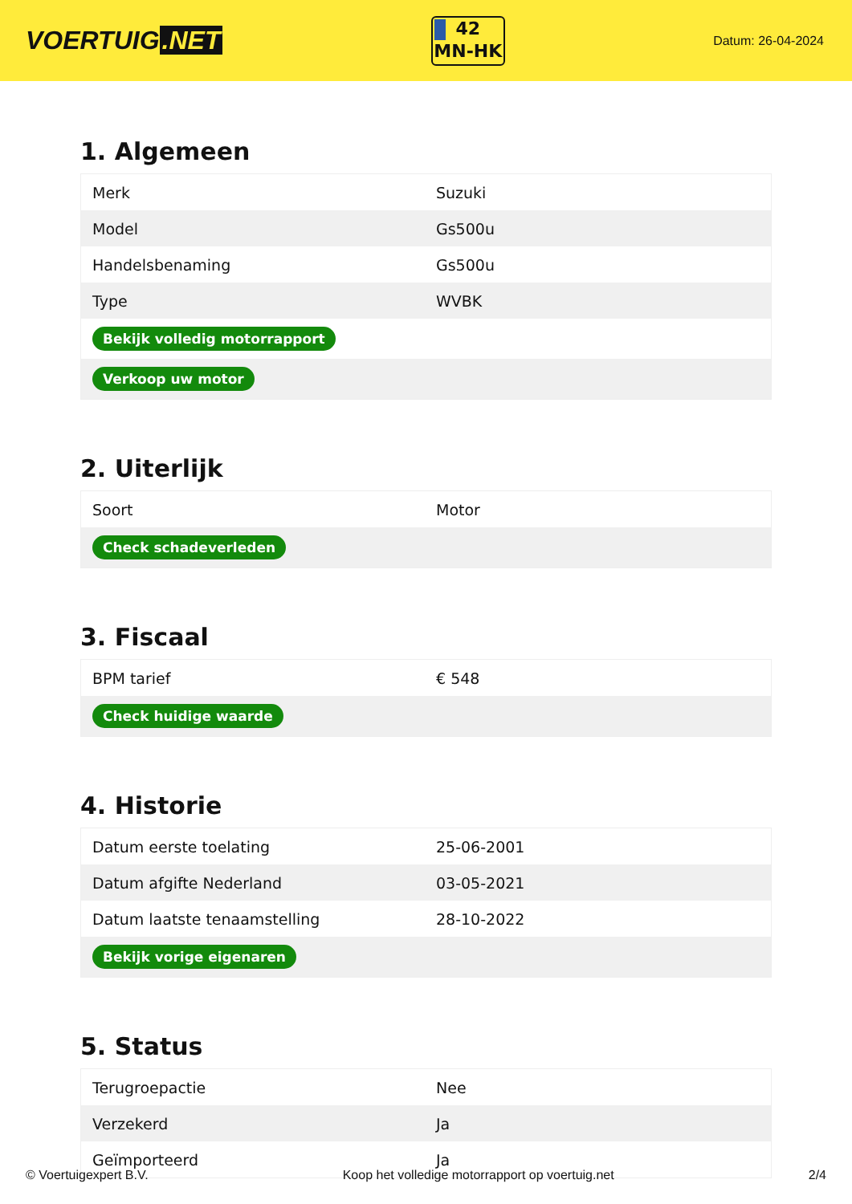VOERTUIG.NET
42
MN-HK
Datum: 26-04-2024
1. Algemeen
| Merk | Suzuki |
| Model | Gs500u |
| Handelsbenaming | Gs500u |
| Type | WVBK |
| Bekijk volledig motorrapport | |
| Verkoop uw motor | |
2. Uiterlijk
| Soort | Motor |
| Check schadeverleden | |
3. Fiscaal
| BPM tarief | € 548 |
| Check huidige waarde | |
4. Historie
| Datum eerste toelating | 25-06-2001 |
| Datum afgifte Nederland | 03-05-2021 |
| Datum laatste tenaamstelling | 28-10-2022 |
| Bekijk vorige eigenaren | |
5. Status
| Terugroepactie | Nee |
| Verzekerd | Ja |
| Geïmporteerd | Ja |
© Voertuigexpert B.V. Koop het volledige motorrapport op voertuig.net 2/4